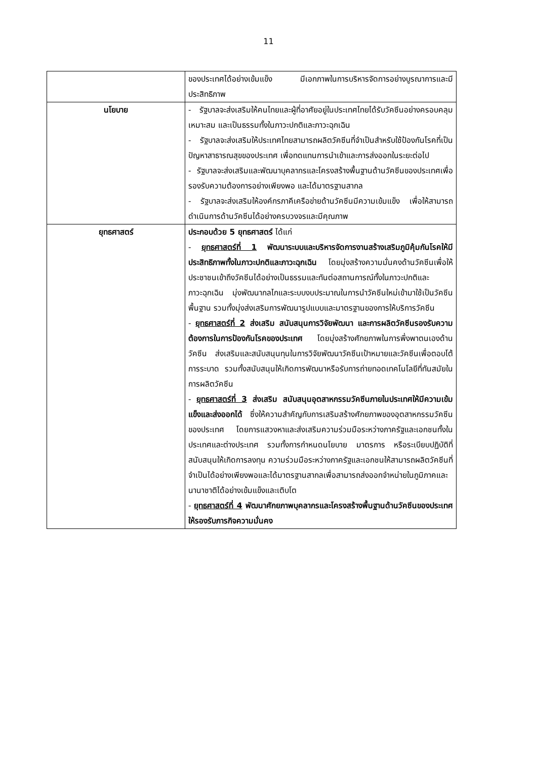11
| | ของประเทศได้อย่างเข้มแข็ง มีเอกภาพในการบริหารจัดการอย่างบูรณาการและมีประสิทธิภาพ |
| นโยบาย | - รัฐบาลจะส่งเสริมให้คนไทยและผู้ที่อาศัยอยู่ในประเทศไทยได้รับวัคซีนอย่างครอบคลุม เหมาะสม และเป็นธรรมทั้งในภาวะปกติและภาวะฉุกเฉิน - รัฐบาลจะส่งเสริมให้ประเทศไทยสามารถผลิตวัคซีนที่จำเป็นสำหรับใช้ป้องกันโรคที่เป็นปัญหาสาธารณสุขของประเทศ เพื่อทดแทนการนำเข้าและการส่งออกในระยะต่อไป - รัฐบาลจะส่งเสริมและพัฒนาบุคลากรและโครงสร้างพื้นฐานด้านวัคซีนของประเทศเพื่อรองรับความต้องการอย่างเพียงพอ และได้มาตรฐานสากล - รัฐบาลจะส่งเสริมให้องค์กรภาคีเครือข่ายด้านวัคซีนมีความเข้มแข็ง เพื่อให้สามารถดำเนินการด้านวัคซีนได้อย่างครบวงจรและมีคุณภาพ |
| ยุทธศาสตร์ | ประกอบด้วย 5 ยุทธศาสตร์ ได้แก่ - ยุทธศาสตร์ที่ 1 พัฒนาระบบและบริหารจัดการงานสร้างเสริมภูมิคุ้มกันโรคให้มีประสิทธิภาพทั้งในภาวะปกติและภาวะฉุกเฉิน โดยมุ่งสร้างความมั่นคงด้านวัคซีนเพื่อให้ประชาชนเข้าถึงวัคซีนได้อย่างเป็นธรรมและทันต่อสถานการณ์ทั้งในภาวะปกติและภาวะฉุกเฉิน มุ่งพัฒนากลไกและระบบงบประมาณในการนำวัคซีนใหม่เข้ามาใช้เป็นวัคซีนพื้นฐาน รวมทั้งมุ่งส่งเสริมการพัฒนารูปแบบและมาตรฐานของการให้บริการวัคซีน - ยุทธศาสตร์ที่ 2 ส่งเสริม สนับสนุนการวิจัยพัฒนา และการผลิตวัคซีนรองรับความต้องการในการป้องกันโรคของประเทศ โดยมุ่งสร้างศักยภาพในการพึ่งพาตนเองด้านวัคซีน ส่งเสริมและสนับสนุนทุนในการวิจัยพัฒนาวัคซีนเป้าหมายและวัคซีนเพื่อตอบโต้การระบาด รวมทั้งสนับสนุนให้เกิดการพัฒนาหรือรับการถ่ายทอดเทคโนโลยีที่ทันสมัยในการผลิตวัคซีน - ยุทธศาสตร์ที่ 3 ส่งเสริม สนับสนุนอุตสาหกรรมวัคซีนภายในประเทศให้มีความเข้มแข็งและส่งออกได้ ซึ่งให้ความสำคัญกับการเสริมสร้างศักยภาพของอุตสาหกรรมวัคซีนของประเทศ โดยการแสวงหาและส่งเสริมความร่วมมือระหว่างภาครัฐและเอกชนทั้งในประเทศและต่างประเทศ รวมทั้งการกำหนดนโยบาย มาตรการ หรือระเบียบปฏิบัติที่สนับสนุนให้เกิดการลงทุน ความร่วมมือระหว่างภาครัฐและเอกชนให้สามารถผลิตวัคซีนที่จำเป็นได้อย่างเพียงพอและได้มาตรฐานสากลเพื่อสามารถส่งออกจำหน่ายในภูมิภาคและนานาชาติได้อย่างเข้มแข็งและเติบโต - ยุทธศาสตร์ที่ 4 พัฒนาศักยภาพบุคลากรและโครงสร้างพื้นฐานด้านวัคซีนของประเทศให้รองรับภารกิจความมั่นคง |